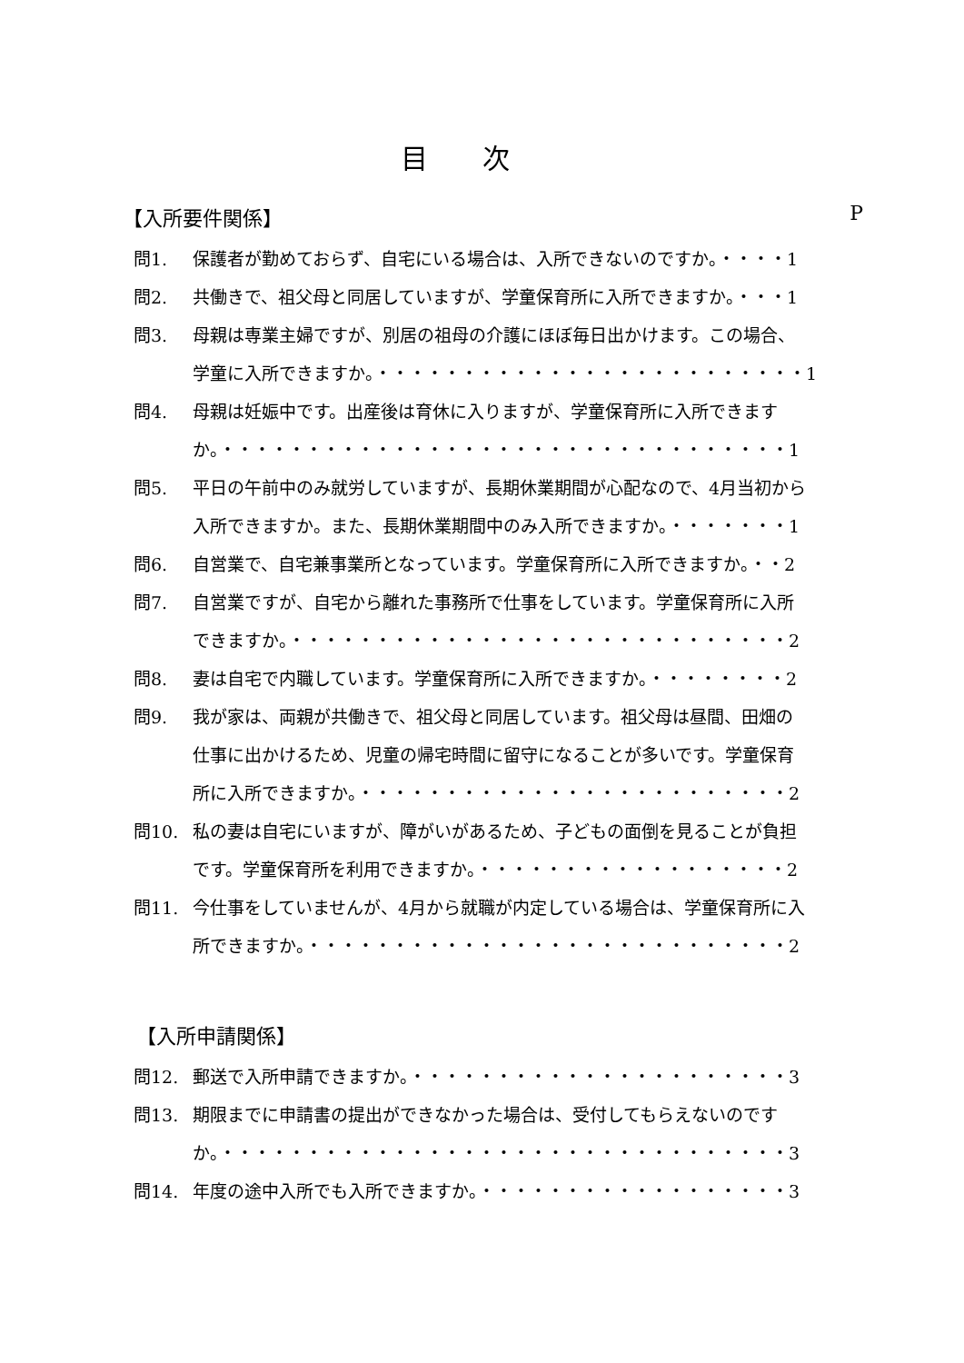目次
【入所要件関係】 P
問1. 保護者が勤めておらず、自宅にいる場合は、入所できないのですか。・・・・1
問2. 共働きで、祖父母と同居していますが、学童保育所に入所できますか。・・・1
問3. 母親は専業主婦ですが、別居の祖母の介護にほぼ毎日出かけます。この場合、
学童に入所できますか。・・・・・・・・・・・・・・・・・・・・・・・・・1
問4. 母親は妊娠中です。出産後は育休に入りますが、学童保育所に入所できます
か。・・・・・・・・・・・・・・・・・・・・・・・・・・・・・・・・・1
問5. 平日の午前中のみ就労していますが、長期休業期間が心配なので、4月当初から
入所できますか。また、長期休業期間中のみ入所できますか。・・・・・・・1
問6. 自営業で、自宅兼事業所となっています。学童保育所に入所できますか。・・2
問7. 自営業ですが、自宅から離れた事務所で仕事をしています。学童保育所に入所
できますか。・・・・・・・・・・・・・・・・・・・・・・・・・・・・・2
問8. 妻は自宅で内職しています。学童保育所に入所できますか。・・・・・・・・2
問9. 我が家は、両親が共働きで、祖父母と同居しています。祖父母は昼間、田畑の
仕事に出かけるため、児童の帰宅時間に留守になることが多いです。学童保育
所に入所できますか。・・・・・・・・・・・・・・・・・・・・・・・・・2
問10. 私の妻は自宅にいますが、障がいがあるため、子どもの面倒を見ることが負担
です。学童保育所を利用できますか。・・・・・・・・・・・・・・・・・・2
問11. 今仕事をしていませんが、4月から就職が内定している場合は、学童保育所に入
所できますか。・・・・・・・・・・・・・・・・・・・・・・・・・・・・2
【入所申請関係】
問12. 郵送で入所申請できますか。・・・・・・・・・・・・・・・・・・・・・・3
問13. 期限までに申請書の提出ができなかった場合は、受付してもらえないのです
か。・・・・・・・・・・・・・・・・・・・・・・・・・・・・・・・・・3
問14. 年度の途中入所でも入所できますか。・・・・・・・・・・・・・・・・・・3